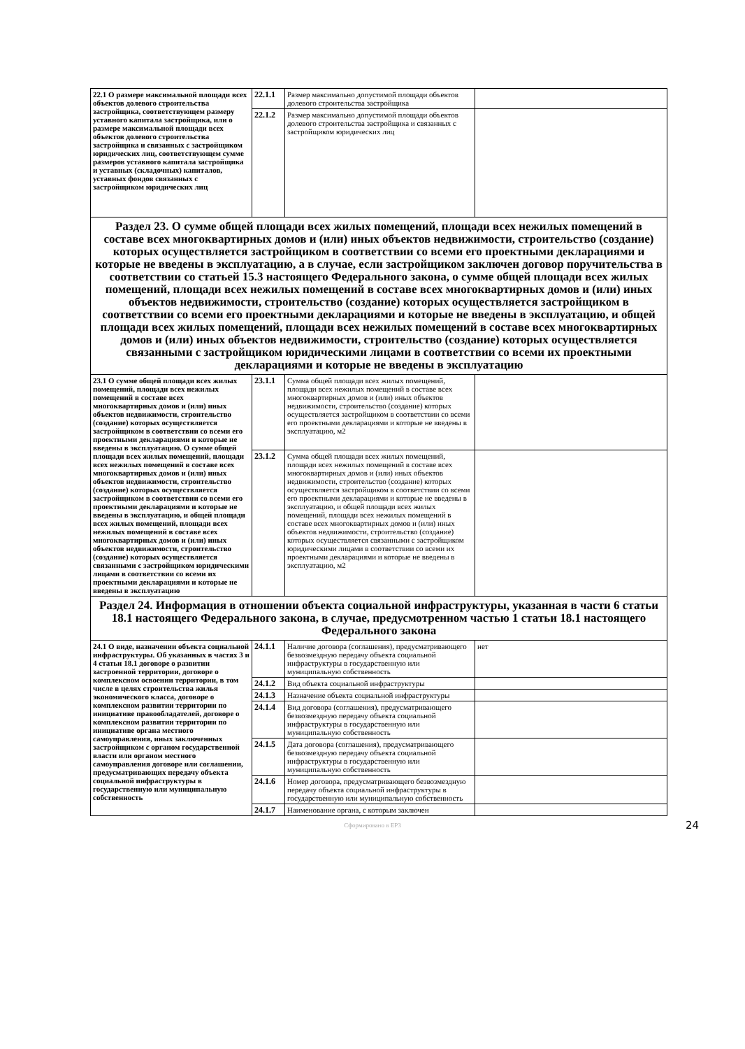| 22.1 О размере максимальной площади всех объектов долевого строительства застройщика, соответствующем размеру уставного капитала застройщика, или о размере максимальной площади всех объектов долевого строительства застройщика и связанных с застройщиком юридических лиц, соответствующем сумме размеров уставного капитала застройщика и уставных (складочных) капиталов, уставных фондов связанных с застройщиком юридических лиц | 22.1.1 | Размер максимально допустимой площади объектов долевого строительства застройщика | |
| | 22.1.2 | Размер максимально допустимой площади объектов долевого строительства застройщика и связанных с застройщиком юридических лиц | |
| Раздел 23. О сумме общей площади всех жилых помещений, площади всех нежилых помещений в составе всех многоквартирных домов и (или) иных объектов недвижимости, строительство (создание) которых осуществляется застройщиком в соответствии со всеми его проектными декларациями и которые не введены в эксплуатацию, а в случае, если застройщиком заключен договор поручительства в соответствии со статьей 15.3 настоящего Федерального закона, о сумме общей площади всех жилых помещений, площади всех нежилых помещений в составе всех многоквартирных домов и (или) иных объектов недвижимости, строительство (создание) которых осуществляется застройщиком в соответствии со всеми его проектными декларациями и которые не введены в эксплуатацию, и общей площади всех жилых помещений, площади всех нежилых помещений в составе всех многоквартирных домов и (или) иных объектов недвижимости, строительство (создание) которых осуществляется связанными с застройщиком юридическими лицами в соответствии со всеми их проектными декларациями и которые не введены в эксплуатацию | | | |
| 23.1 О сумме общей площади всех жилых помещений, площади всех нежилых помещений в составе всех многоквартирных домов и (или) иных объектов недвижимости, строительство (создание) которых осуществляется застройщиком в соответствии со всеми его проектными декларациями и которые не введены в эксплуатацию. О сумме общей площади всех жилых помещений, площади всех нежилых помещений в составе всех многоквартирных домов и (или) иных объектов недвижимости, строительство (создание) которых осуществляется застройщиком в соответствии со всеми его проектными декларациями и которые не введены в эксплуатацию, и общей площади всех жилых помещений, площади всех нежилых помещений в составе всех многоквартирных домов и (или) иных объектов недвижимости, строительство (создание) которых осуществляется связанными с застройщиком юридическими лицами в соответствии со всеми их проектными декларациями и которые не введены в эксплуатацию | 23.1.1 | Сумма общей площади всех жилых помещений, площади всех нежилых помещений в составе всех многоквартирных домов и (или) иных объектов недвижимости, строительство (создание) которых осуществляется застройщиком в соответствии со всеми его проектными декларациями и которые не введены в эксплуатацию, м2 | |
| | 23.1.2 | Сумма общей площади всех жилых помещений, площади всех нежилых помещений в составе всех многоквартирных домов и (или) иных объектов недвижимости, строительство (создание) которых осуществляется застройщиком в соответствии со всеми его проектными декларациями и которые не введены в эксплуатацию, и общей площади всех жилых помещений, площади всех нежилых помещений в составе всех многоквартирных домов и (или) иных объектов недвижимости, строительство (создание) которых осуществляется связанными с застройщиком юридическими лицами в соответствии со всеми их проектными декларациями и которые не введены в эксплуатацию, м2 | |
| Раздел 24. Информация в отношении объекта социальной инфраструктуры, указанная в части 6 статьи 18.1 настоящего Федерального закона, в случае, предусмотренном частью 1 статьи 18.1 настоящего Федерального закона | | | |
| 24.1 О виде, назначении объекта социальной инфраструктуры. Об указанных в частях 3 и 4 статьи 18.1 договоре о развитии застроенной территории, договоре о комплексном освоении территории, в том числе в целях строительства жилья экономического класса, договоре о комплексном развитии территории по инициативе правообладателей, договоре о комплексном развитии территории по инициативе органа местного самоуправления, иных заключенных застройщиком с органом государственной власти или органом местного самоуправления договоре или соглашении, предусматривающих передачу объекта социальной инфраструктуры в государственную или муниципальную собственность | 24.1.1 | Наличие договора (соглашения), предусматривающего безвозмездную передачу объекта социальной инфраструктуры в государственную или муниципальную собственность | нет |
| | 24.1.2 | Вид объекта социальной инфраструктуры | |
| | 24.1.3 | Назначение объекта социальной инфраструктуры | |
| | 24.1.4 | Вид договора (соглашения), предусматривающего безвозмездную передачу объекта социальной инфраструктуры в государственную или муниципальную собственность | |
| | 24.1.5 | Дата договора (соглашения), предусматривающего безвозмездную передачу объекта социальной инфраструктуры в государственную или муниципальную собственность | |
| | 24.1.6 | Номер договора, предусматривающего безвозмездную передачу объекта социальной инфраструктуры в государственную или муниципальную собственность | |
| | 24.1.7 | Наименование органа, с которым заключен | |
Сформировано в ЕРЗ
24